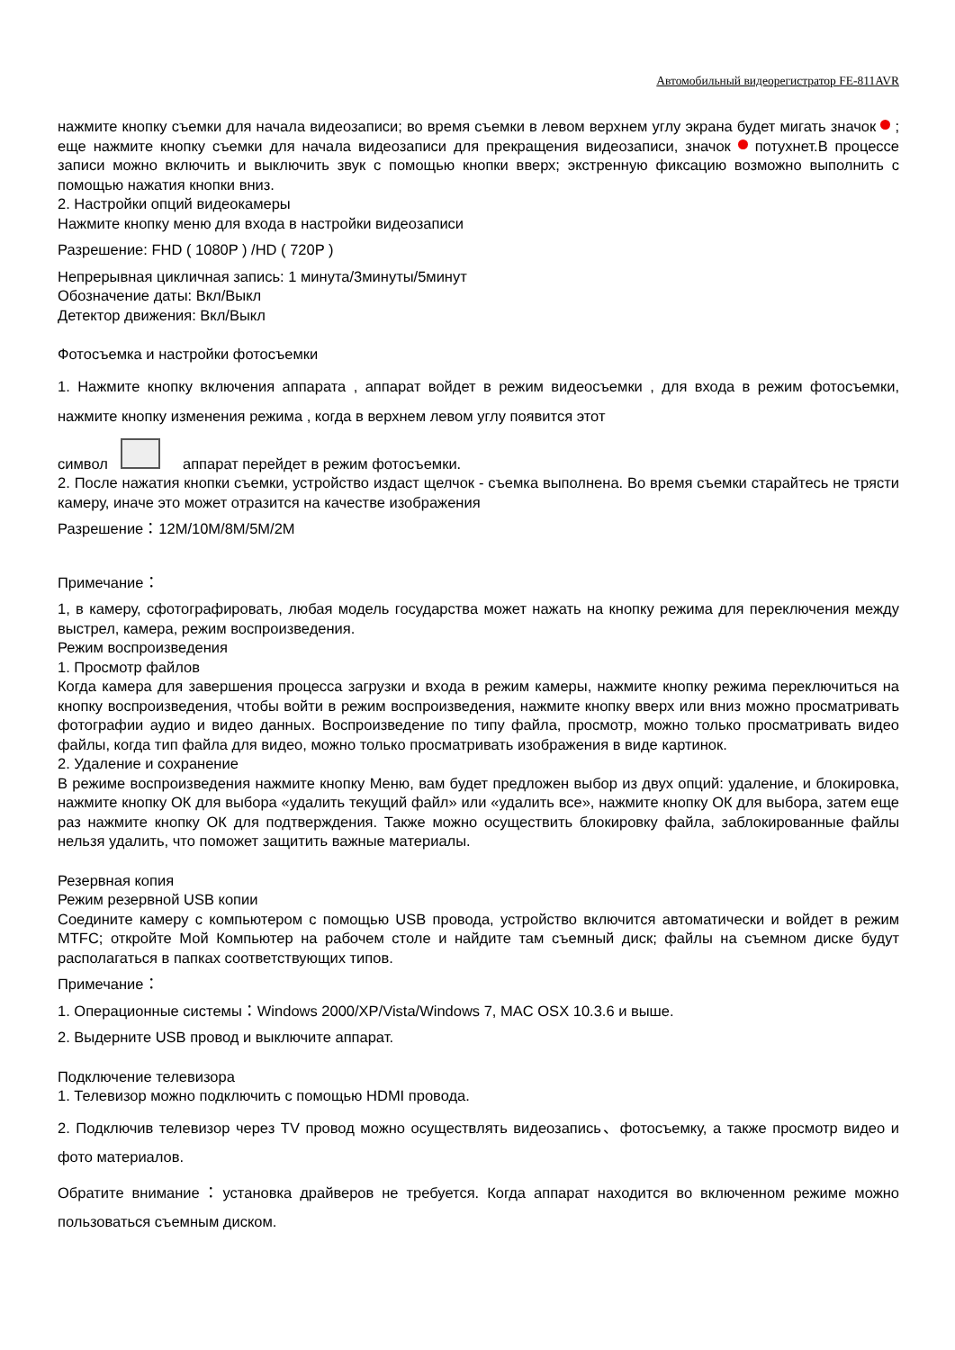Автомобильный видеорегистратор FE-811AVR
нажмите кнопку съемки для начала видеозаписи; во время съемки в левом верхнем углу экрана будет мигать значок ; еще нажмите кнопку съемки для начала видеозаписи для прекращения видеозаписи, значок потухнет.В процессе записи можно включить и выключить звук с помощью кнопки вверх; экстренную фиксацию возможно выполнить с помощью нажатия кнопки вниз.
2. Настройки опций видеокамеры
Нажмите кнопку меню для входа в настройки видеозаписи
Разрешение: FHD ( 1080P ) /HD ( 720P )
Непрерывная цикличная запись: 1 минута/3минуты/5минут
Обозначение даты: Вкл/Выкл
Детектор движения: Вкл/Выкл
Фотосъемка и настройки фотосъемки
1. Нажмите кнопку включения аппарата , аппарат войдет в режим видеосъемки , для входа в режим фотосъемки, нажмите кнопку изменения режима , когда в верхнем левом углу появится этот
символ аппарат перейдет в режим фотосъемки.
2. После нажатия кнопки съемки, устройство издаст щелчок - съемка выполнена. Во время съемки старайтесь не трясти камеру, иначе это может отразится на качестве изображения
Разрешение：12M/10M/8M/5M/2M
Примечание：
1, в камеру, сфотографировать, любая модель государства может нажать на кнопку режима для переключения между выстрел, камера, режим воспроизведения.
Режим воспроизведения
1. Просмотр файлов
Когда камера для завершения процесса загрузки и входа в режим камеры, нажмите кнопку режима переключиться на кнопку воспроизведения, чтобы войти в режим воспроизведения, нажмите кнопку вверх или вниз можно просматривать фотографии аудио и видео данных. Воспроизведение по типу файла, просмотр, можно только просматривать видео файлы, когда тип файла для видео, можно только просматривать изображения в виде картинок.
2. Удаление и сохранение
В режиме воспроизведения нажмите кнопку Меню, вам будет предложен выбор из двух опций: удаление, и блокировка, нажмите кнопку ОК для выбора «удалить текущий файл» или «удалить все», нажмите кнопку ОК для выбора, затем еще раз нажмите кнопку ОК для подтверждения. Также можно осуществить блокировку файла, заблокированные файлы нельзя удалить, что поможет защитить важные материалы.
Резервная копия
Режим резервной USB копии
Соедините камеру с компьютером с помощью USB провода, устройство включится автоматически и войдет в режим MTFC; откройте Мой Компьютер на рабочем столе и найдите там съемный диск; файлы на съемном диске будут располагаться в папках соответствующих типов.
Примечание：
1. Операционные системы：Windows 2000/XP/Vista/Windows 7, MAC OSX 10.3.6 и выше.
2. Выдерните USB провод и выключите аппарат.
Подключение телевизора
1. Телевизор можно подключить с помощью HDMI провода.
2. Подключив телевизор через TV провод можно осуществлять видеозапись、фотосъемку, а также просмотр видео и фото материалов.
Обратите внимание：установка драйверов не требуется. Когда аппарат находится во включенном режиме можно пользоваться съемным диском.